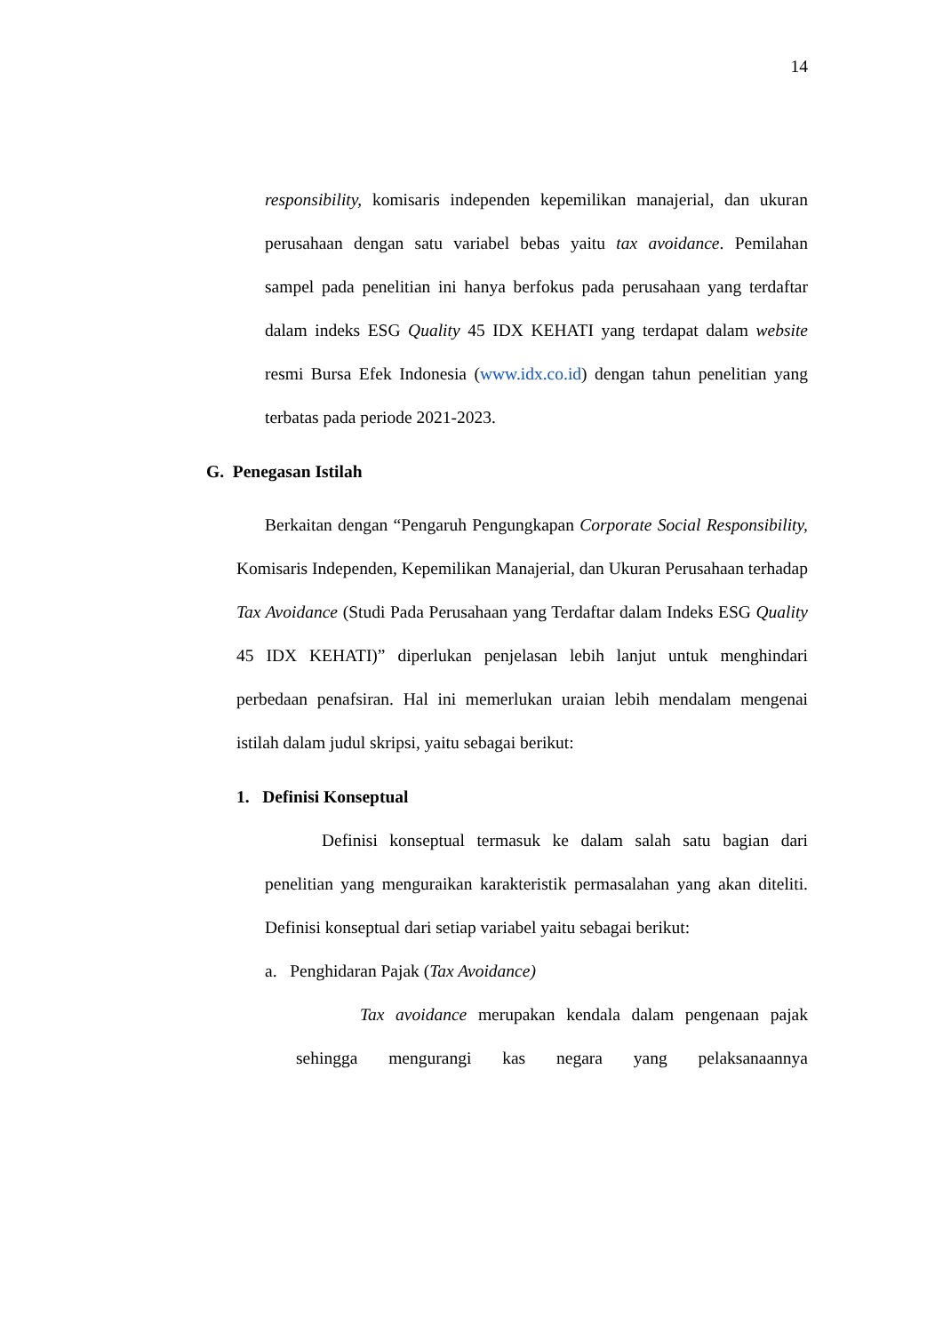14
responsibility, komisaris independen kepemilikan manajerial, dan ukuran perusahaan dengan satu variabel bebas yaitu tax avoidance. Pemilahan sampel pada penelitian ini hanya berfokus pada perusahaan yang terdaftar dalam indeks ESG Quality 45 IDX KEHATI yang terdapat dalam website resmi Bursa Efek Indonesia (www.idx.co.id) dengan tahun penelitian yang terbatas pada periode 2021-2023.
G. Penegasan Istilah
Berkaitan dengan “Pengaruh Pengungkapan Corporate Social Responsibility, Komisaris Independen, Kepemilikan Manajerial, dan Ukuran Perusahaan terhadap Tax Avoidance (Studi Pada Perusahaan yang Terdaftar dalam Indeks ESG Quality 45 IDX KEHATI)” diperlukan penjelasan lebih lanjut untuk menghindari perbedaan penafsiran. Hal ini memerlukan uraian lebih mendalam mengenai istilah dalam judul skripsi, yaitu sebagai berikut:
1. Definisi Konseptual
Definisi konseptual termasuk ke dalam salah satu bagian dari penelitian yang menguraikan karakteristik permasalahan yang akan diteliti. Definisi konseptual dari setiap variabel yaitu sebagai berikut:
a. Penghidaran Pajak (Tax Avoidance)
Tax avoidance merupakan kendala dalam pengenaan pajak sehingga mengurangi kas negara yang pelaksanaannya